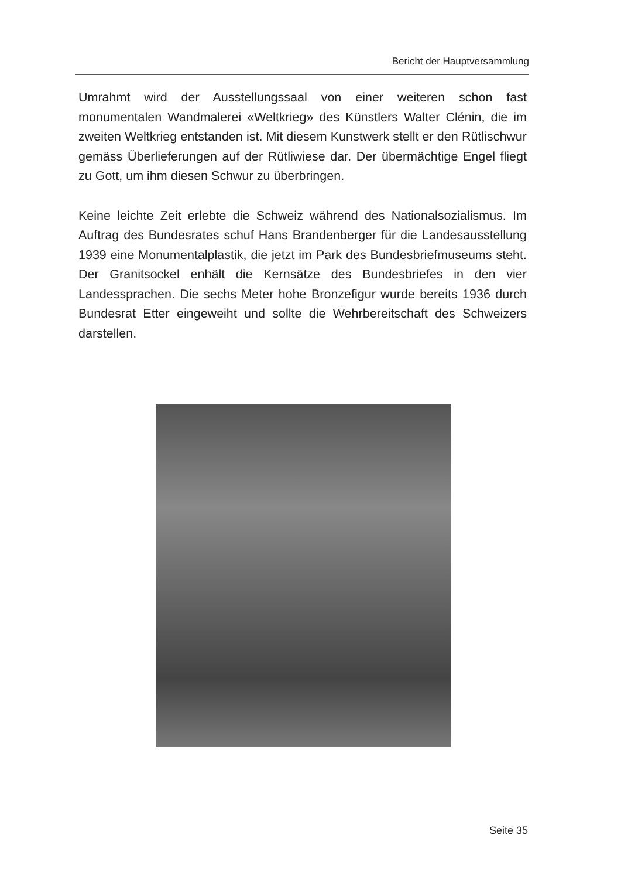Bericht der Hauptversammlung
Umrahmt wird der Ausstellungssaal von einer weiteren schon fast monumentalen Wandmalerei «Weltkrieg» des Künstlers Walter Clénin, die im zweiten Weltkrieg entstanden ist. Mit diesem Kunstwerk stellt er den Rütlischwur gemäss Überlieferungen auf der Rütliwiese dar. Der übermächtige Engel fliegt zu Gott, um ihm diesen Schwur zu überbringen.
Keine leichte Zeit erlebte die Schweiz während des Nationalsozialismus. Im Auftrag des Bundesrates schuf Hans Brandenberger für die Landesausstellung 1939 eine Monumentalplastik, die jetzt im Park des Bundesbriefmuseums steht. Der Granitsockel enhält die Kernsätze des Bundesbriefes in den vier Landessprachen. Die sechs Meter hohe Bronzefigur wurde bereits 1936 durch Bundesrat Etter eingeweiht und sollte die Wehrbereitschaft des Schweizers darstellen.
Seite 35